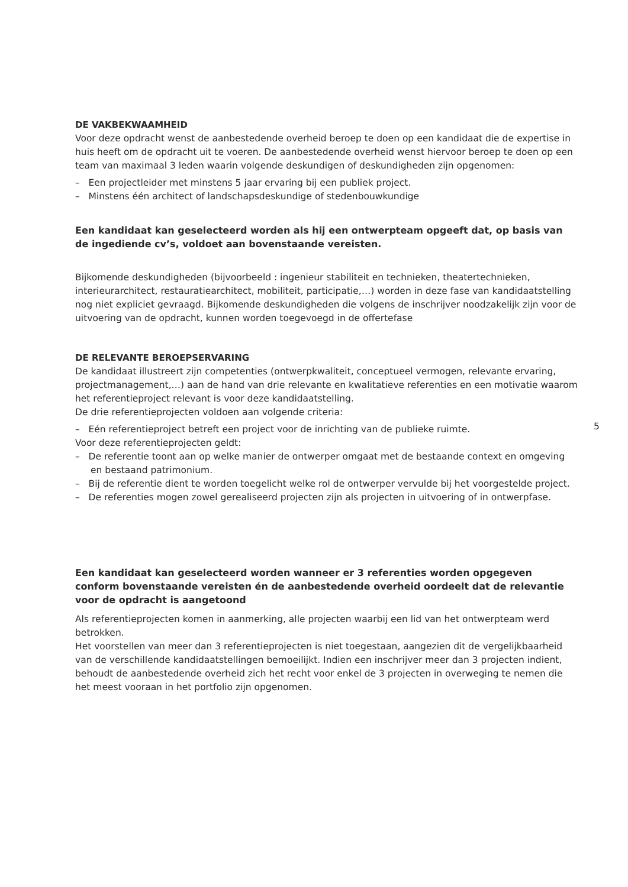DE VAKBEKWAAMHEID
Voor deze opdracht wenst de aanbestedende overheid beroep te doen op een kandidaat die de expertise in huis heeft om de opdracht uit te voeren. De aanbestedende overheid wenst hiervoor beroep te doen op een team van maximaal 3 leden waarin volgende deskundigen of deskundigheden zijn opgenomen:
– Een projectleider met minstens 5 jaar ervaring bij een publiek project.
– Minstens één architect of landschapsdeskundige of stedenbouwkundige
Een kandidaat kan geselecteerd worden als hij een ontwerpteam opgeeft dat, op basis van de ingediende cv’s, voldoet aan bovenstaande vereisten.
Bijkomende deskundigheden (bijvoorbeeld : ingenieur stabiliteit en technieken, theatertechnieken, interieurarchitect, restauratiearchitect, mobiliteit, participatie,…) worden in deze fase van kandidaatstelling nog niet expliciet gevraagd. Bijkomende deskundigheden die volgens de inschrijver noodzakelijk zijn voor de uitvoering van de opdracht, kunnen worden toegevoegd in de offertefase
DE RELEVANTE BEROEPSERVARING
De kandidaat illustreert zijn competenties (ontwerpkwaliteit, conceptueel vermogen, relevante ervaring, projectmanagement,…) aan de hand van drie relevante en kwalitatieve referenties en een motivatie waarom het referentieproject relevant is voor deze kandidaatstelling.
De drie referentieprojecten voldoen aan volgende criteria:
– Eén referentieproject betreft een project voor de inrichting van de publieke ruimte.
Voor deze referentieprojecten geldt:
– De referentie toont aan op welke manier de ontwerper omgaat met de bestaande context en omgeving en bestaand patrimonium.
– Bij de referentie dient te worden toegelicht welke rol de ontwerper vervulde bij het voorgestelde project.
– De referenties mogen zowel gerealiseerd projecten zijn als projecten in uitvoering of in ontwerpfase.
Een kandidaat kan geselecteerd worden wanneer er 3 referenties worden opgegeven conform bovenstaande vereisten én de aanbestedende overheid oordeelt dat de relevantie voor de opdracht is aangetoond
Als referentieprojecten komen in aanmerking, alle projecten waarbij een lid van het ontwerpteam werd betrokken.
Het voorstellen van meer dan 3 referentieprojecten is niet toegestaan, aangezien dit de vergelijkbaarheid van de verschillende kandidaatstellingen bemoeilijkt. Indien een inschrijver meer dan 3 projecten indient, behoudt de aanbestedende overheid zich het recht voor enkel de 3 projecten in overweging te nemen die het meest vooraan in het portfolio zijn opgenomen.
5